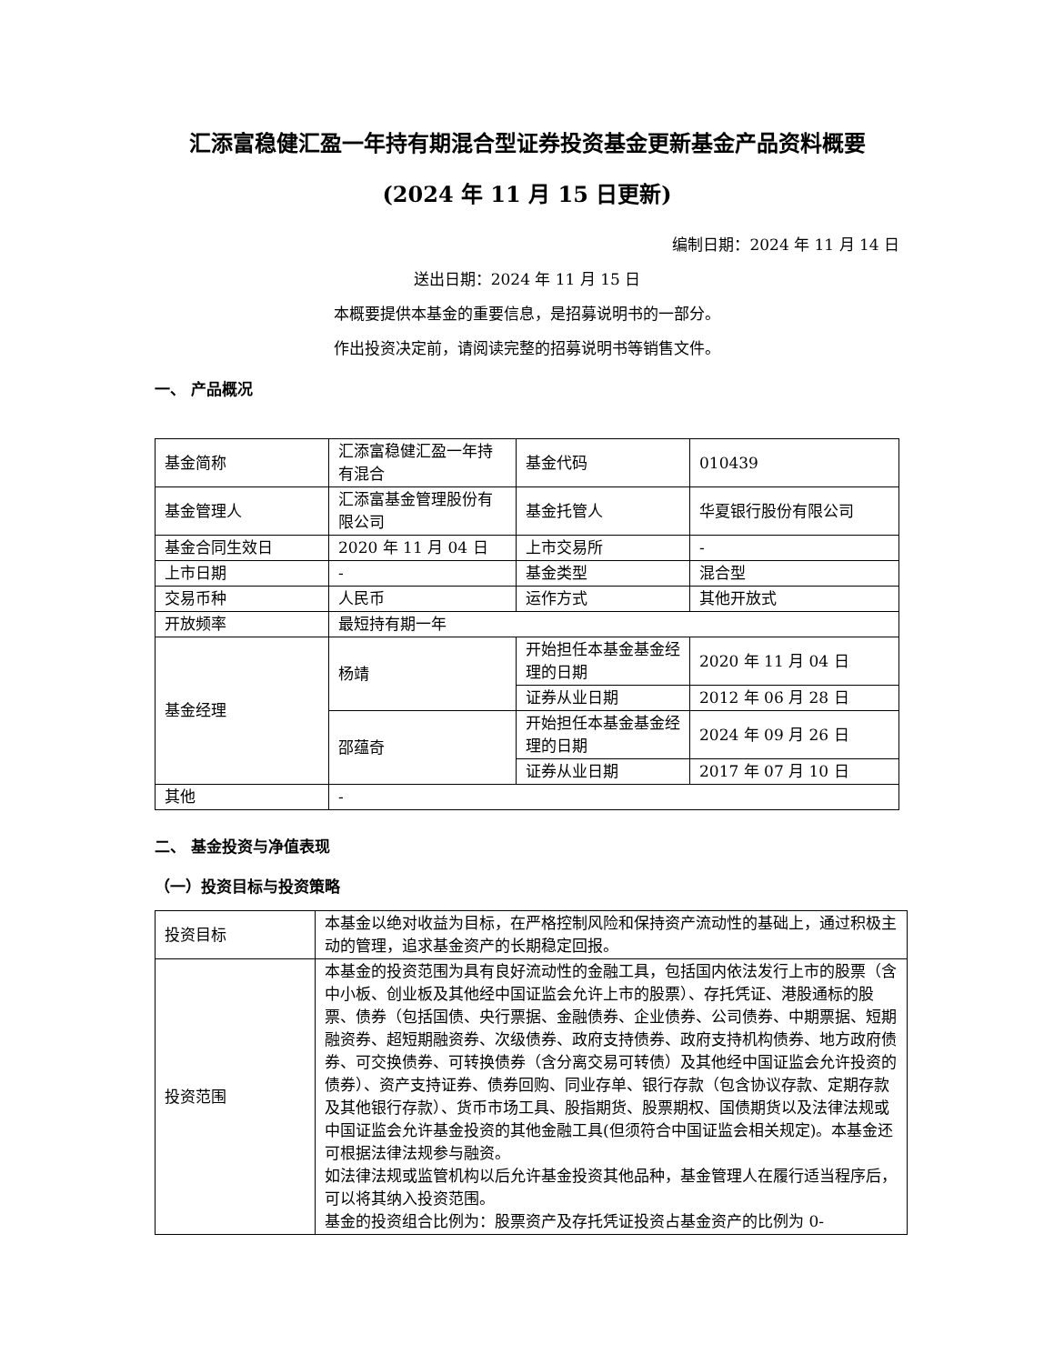汇添富稳健汇盈一年持有期混合型证券投资基金更新基金产品资料概要(2024 年 11 月 15 日更新)
编制日期：2024 年 11 月 14 日
送出日期：2024 年 11 月 15 日
本概要提供本基金的重要信息，是招募说明书的一部分。
作出投资决定前，请阅读完整的招募说明书等销售文件。
一、 产品概况
| 基金简称 | 汇添富稳健汇盈一年持有混合 | 基金代码 | 010439 |
| 基金管理人 | 汇添富基金管理股份有限公司 | 基金托管人 | 华夏银行股份有限公司 |
| 基金合同生效日 | 2020 年 11 月 04 日 | 上市交易所 | - |
| 上市日期 | - | 基金类型 | 混合型 |
| 交易币种 | 人民币 | 运作方式 | 其他开放式 |
| 开放频率 | 最短持有期一年 | | |
| 基金经理 | 杨靖 | 开始担任本基金基金经理的日期 | 2020 年 11 月 04 日 |
| | | 证券从业日期 | 2012 年 06 月 28 日 |
| | 邵蕴奇 | 开始担任本基金基金经理的日期 | 2024 年 09 月 26 日 |
| | | 证券从业日期 | 2017 年 07 月 10 日 |
| 其他 | - | | |
二、 基金投资与净值表现
（一）投资目标与投资策略
| 投资目标 | 本基金以绝对收益为目标，在严格控制风险和保持资产流动性的基础上，通过积极主动的管理，追求基金资产的长期稳定回报。 |
| 投资范围 | 本基金的投资范围为具有良好流动性的金融工具，包括国内依法发行上市的股票（含中小板、创业板及其他经中国证监会允许上市的股票）、存托凭证、港股通标的股票、债券（包括国债、央行票据、金融债券、企业债券、公司债券、中期票据、短期融资券、超短期融资券、次级债券、政府支持债券、政府支持机构债券、地方政府债券、可交换债券、可转换债券（含分离交易可转债）及其他经中国证监会允许投资的债券）、资产支持证券、债券回购、同业存单、银行存款（包含协议存款、定期存款及其他银行存款）、货币市场工具、股指期货、股票期权、国债期货以及法律法规或中国证监会允许基金投资的其他金融工具(但须符合中国证监会相关规定)。本基金还可根据法律法规参与融资。 如法律法规或监管机构以后允许基金投资其他品种，基金管理人在履行适当程序后，可以将其纳入投资范围。 基金的投资组合比例为：股票资产及存托凭证投资占基金资产的比例为 0- |